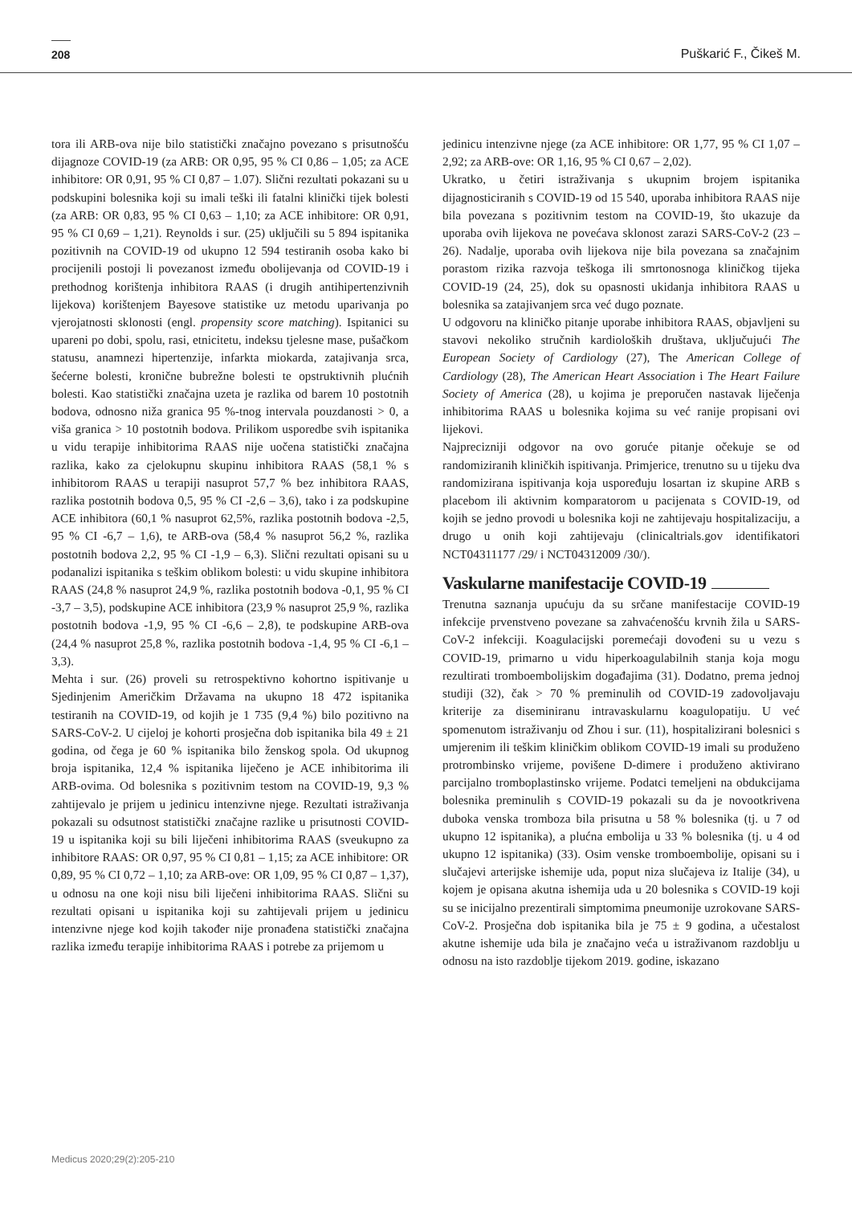208 Puškarić F., Čikeš M.
tora ili ARB-ova nije bilo statistički značajno povezano s prisutnošću dijagnoze COVID-19 (za ARB: OR 0,95, 95 % CI 0,86 – 1,05; za ACE inhibitore: OR 0,91, 95 % CI 0,87 – 1.07). Slični rezultati pokazani su u podskupini bolesnika koji su imali teški ili fatalni klinički tijek bolesti (za ARB: OR 0,83, 95 % CI 0,63 – 1,10; za ACE inhibitore: OR 0,91, 95 % CI 0,69 – 1,21). Reynolds i sur. (25) uključili su 5 894 ispitanika pozitivnih na COVID-19 od ukupno 12 594 testiranih osoba kako bi procijenili postoji li povezanost između obolijevanja od COVID-19 i prethodnog korištenja inhibitora RAAS (i drugih antihipertenzivnih lijekova) korištenjem Bayesove statistike uz metodu uparivanja po vjerojatnosti sklonosti (engl. propensity score matching). Ispitanici su upareni po dobi, spolu, rasi, etnicitetu, indeksu tjelesne mase, pušačkom statusu, anamnezi hipertenzije, infarkta miokarda, zatajivanja srca, šećerne bolesti, kronične bubrežne bolesti te opstruktivnih plućnih bolesti. Kao statistički značajna uzeta je razlika od barem 10 postotnih bodova, odnosno niža granica 95 %-tnog intervala pouzdanosti > 0, a viša granica > 10 postotnih bodova. Prilikom usporedbe svih ispitanika u vidu terapije inhibitorima RAAS nije uočena statistički značajna razlika, kako za cjelokupnu skupinu inhibitora RAAS (58,1 % s inhibitorom RAAS u terapiji nasuprot 57,7 % bez inhibitora RAAS, razlika postotnih bodova 0,5, 95 % CI -2,6 – 3,6), tako i za podskupine ACE inhibitora (60,1 % nasuprot 62,5%, razlika postotnih bodova -2,5, 95 % CI -6,7 – 1,6), te ARB-ova (58,4 % nasuprot 56,2 %, razlika postotnih bodova 2,2, 95 % CI -1,9 – 6,3). Slični rezultati opisani su u podanalizi ispitanika s teškim oblikom bolesti: u vidu skupine inhibitora RAAS (24,8 % nasuprot 24,9 %, razlika postotnih bodova -0,1, 95 % CI -3,7 – 3,5), podskupine ACE inhibitora (23,9 % nasuprot 25,9 %, razlika postotnih bodova -1,9, 95 % CI -6,6 – 2,8), te podskupine ARB-ova (24,4 % nasuprot 25,8 %, razlika postotnih bodova -1,4, 95 % CI -6,1 – 3,3).
Mehta i sur. (26) proveli su retrospektivno kohortno ispitivanje u Sjedinjenim Američkim Državama na ukupno 18 472 ispitanika testiranih na COVID-19, od kojih je 1 735 (9,4 %) bilo pozitivno na SARS-CoV-2. U cijeloj je kohorti prosječna dob ispitanika bila 49 ± 21 godina, od čega je 60 % ispitanika bilo ženskog spola. Od ukupnog broja ispitanika, 12,4 % ispitanika liječeno je ACE inhibitorima ili ARB-ovima. Od bolesnika s pozitivnim testom na COVID-19, 9,3 % zahtijevalo je prijem u jedinicu intenzivne njege. Rezultati istraživanja pokazali su odsutnost statistički značajne razlike u prisutnosti COVID-19 u ispitanika koji su bili liječeni inhibitorima RAAS (sveukupno za inhibitore RAAS: OR 0,97, 95 % CI 0,81 – 1,15; za ACE inhibitore: OR 0,89, 95 % CI 0,72 – 1,10; za ARB-ove: OR 1,09, 95 % CI 0,87 – 1,37), u odnosu na one koji nisu bili liječeni inhibitorima RAAS. Slični su rezultati opisani u ispitanika koji su zahtijevali prijem u jedinicu intenzivne njege kod kojih također nije pronađena statistički značajna razlika između terapije inhibitorima RAAS i potrebe za prijemom u
jedinicu intenzivne njege (za ACE inhibitore: OR 1,77, 95 % CI 1,07 – 2,92; za ARB-ove: OR 1,16, 95 % CI 0,67 – 2,02).
Ukratko, u četiri istraživanja s ukupnim brojem ispitanika dijagnosticiranih s COVID-19 od 15 540, uporaba inhibitora RAAS nije bila povezana s pozitivnim testom na COVID-19, što ukazuje da uporaba ovih lijekova ne povećava sklonost zarazi SARS-CoV-2 (23 – 26). Nadalje, uporaba ovih lijekova nije bila povezana sa značajnim porastom rizika razvoja teškoga ili smrtonosnoga kliničkog tijeka COVID-19 (24, 25), dok su opasnosti ukidanja inhibitora RAAS u bolesnika sa zatajivanjem srca već dugo poznate.
U odgovoru na kliničko pitanje uporabe inhibitora RAAS, objavljeni su stavovi nekoliko stručnih kardioloških društava, uključujući The European Society of Cardiology (27), The American College of Cardiology (28), The American Heart Association i The Heart Failure Society of America (28), u kojima je preporučen nastavak liječenja inhibitorima RAAS u bolesnika kojima su već ranije propisani ovi lijekovi.
Najprecizniji odgovor na ovo goruće pitanje očekuje se od randomiziranih kliničkih ispitivanja. Primjerice, trenutno su u tijeku dva randomizirana ispitivanja koja uspoređuju losartan iz skupine ARB s placebom ili aktivnim komparatorom u pacijenata s COVID-19, od kojih se jedno provodi u bolesnika koji ne zahtijevaju hospitalizaciju, a drugo u onih koji zahtijevaju (clinicaltrials.gov identifikatori NCT04311177 /29/ i NCT04312009 /30/).
Vaskularne manifestacije COVID-19
Trenutna saznanja upućuju da su srčane manifestacije COVID-19 infekcije prvenstveno povezane sa zahvaćenošću krvnih žila u SARS-CoV-2 infekciji. Koagulacijski poremećaji dovođeni su u vezu s COVID-19, primarno u vidu hiperkoagulabilnih stanja koja mogu rezultirati tromboembolijskim događajima (31). Dodatno, prema jednoj studiji (32), čak > 70 % preminulih od COVID-19 zadovoljavaju kriterije za diseminiranu intravaskularnu koagulopatiju. U već spomenutom istraživanju od Zhou i sur. (11), hospitalizirani bolesnici s umjerenim ili teškim kliničkim oblikom COVID-19 imali su produženo protrombinsko vrijeme, povišene D-dimere i produženo aktivirano parcijalno tromboplastinsko vrijeme. Podatci temeljeni na obdukcijama bolesnika preminulih s COVID-19 pokazali su da je novootkrivena duboka venska tromboza bila prisutna u 58 % bolesnika (tj. u 7 od ukupno 12 ispitanika), a plućna embolija u 33 % bolesnika (tj. u 4 od ukupno 12 ispitanika) (33). Osim venske tromboembolije, opisani su i slučajevi arterijske ishemije uda, poput niza slučajeva iz Italije (34), u kojem je opisana akutna ishemija uda u 20 bolesnika s COVID-19 koji su se inicijalno prezentirali simptomima pneumonije uzrokovane SARS-CoV-2. Prosječna dob ispitanika bila je 75 ± 9 godina, a učestalost akutne ishemije uda bila je značajno veća u istraživanom razdoblju u odnosu na isto razdoblje tijekom 2019. godine, iskazano
Medicus 2020;29(2):205-210